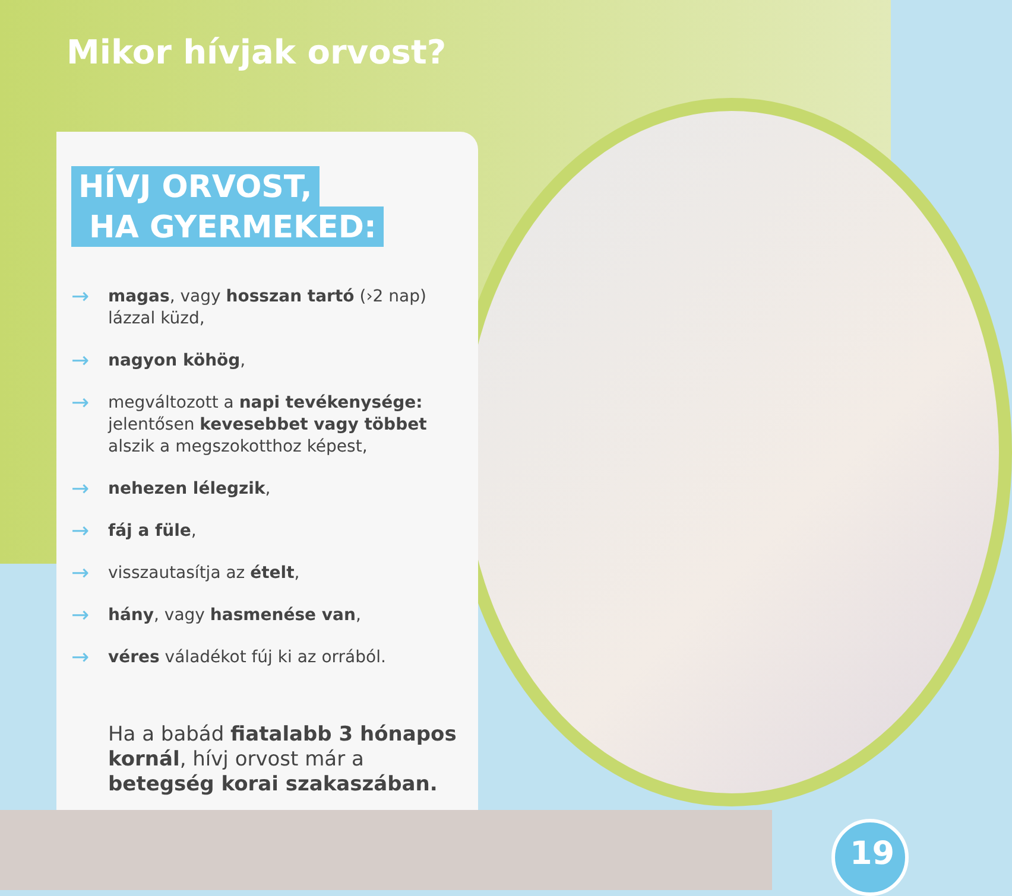Mikor hívjak orvost?
HÍVJ ORVOST,
HA GYERMEKED:
→ magas, vagy hosszan tartó (›2 nap) lázzal küzd,
→ nagyon köhög,
→ megváltozott a napi tevékenysége: jelentősen kevesebbet vagy többet alszik a megszokotthoz képest,
→ nehezen lélegzik,
→ fáj a füle,
→ visszautasítja az ételt,
→ hány, vagy hasmenése van,
→ véres váladékot fúj ki az orrából.
Ha a babád fiatalabb 3 hónapos kornál, hívj orvost már a betegség korai szakaszában.
19